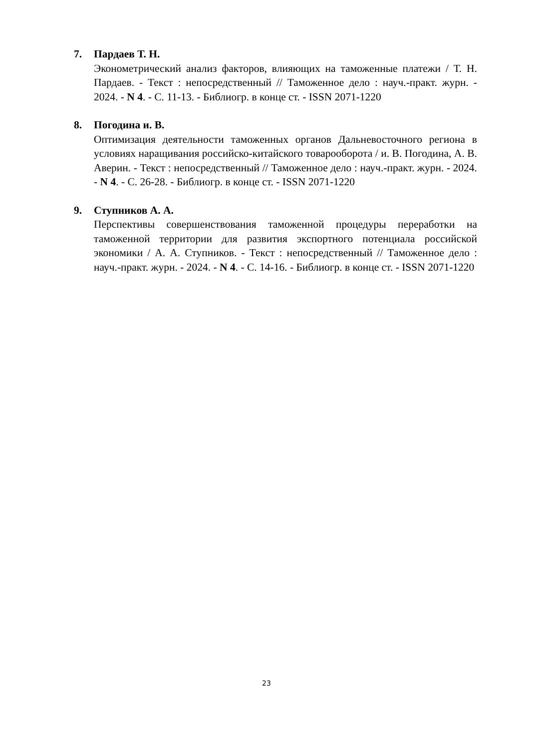7. Пардаев Т. Н.
Эконометрический анализ факторов, влияющих на таможенные платежи / Т. Н. Пардаев. - Текст : непосредственный // Таможенное дело : науч.-практ. журн. - 2024. - N 4. - С. 11-13. - Библиогр. в конце ст. - ISSN 2071-1220
8. Погодина и. В.
Оптимизация деятельности таможенных органов Дальневосточного региона в условиях наращивания российско-китайского товарооборота / и. В. Погодина, А. В. Аверин. - Текст : непосредственный // Таможенное дело : науч.-практ. журн. - 2024. - N 4. - С. 26-28. - Библиогр. в конце ст. - ISSN 2071-1220
9. Ступников А. А.
Перспективы совершенствования таможенной процедуры переработки на таможенной территории для развития экспортного потенциала российской экономики / А. А. Ступников. - Текст : непосредственный // Таможенное дело : науч.-практ. журн. - 2024. - N 4. - С. 14-16. - Библиогр. в конце ст. - ISSN 2071-1220
23